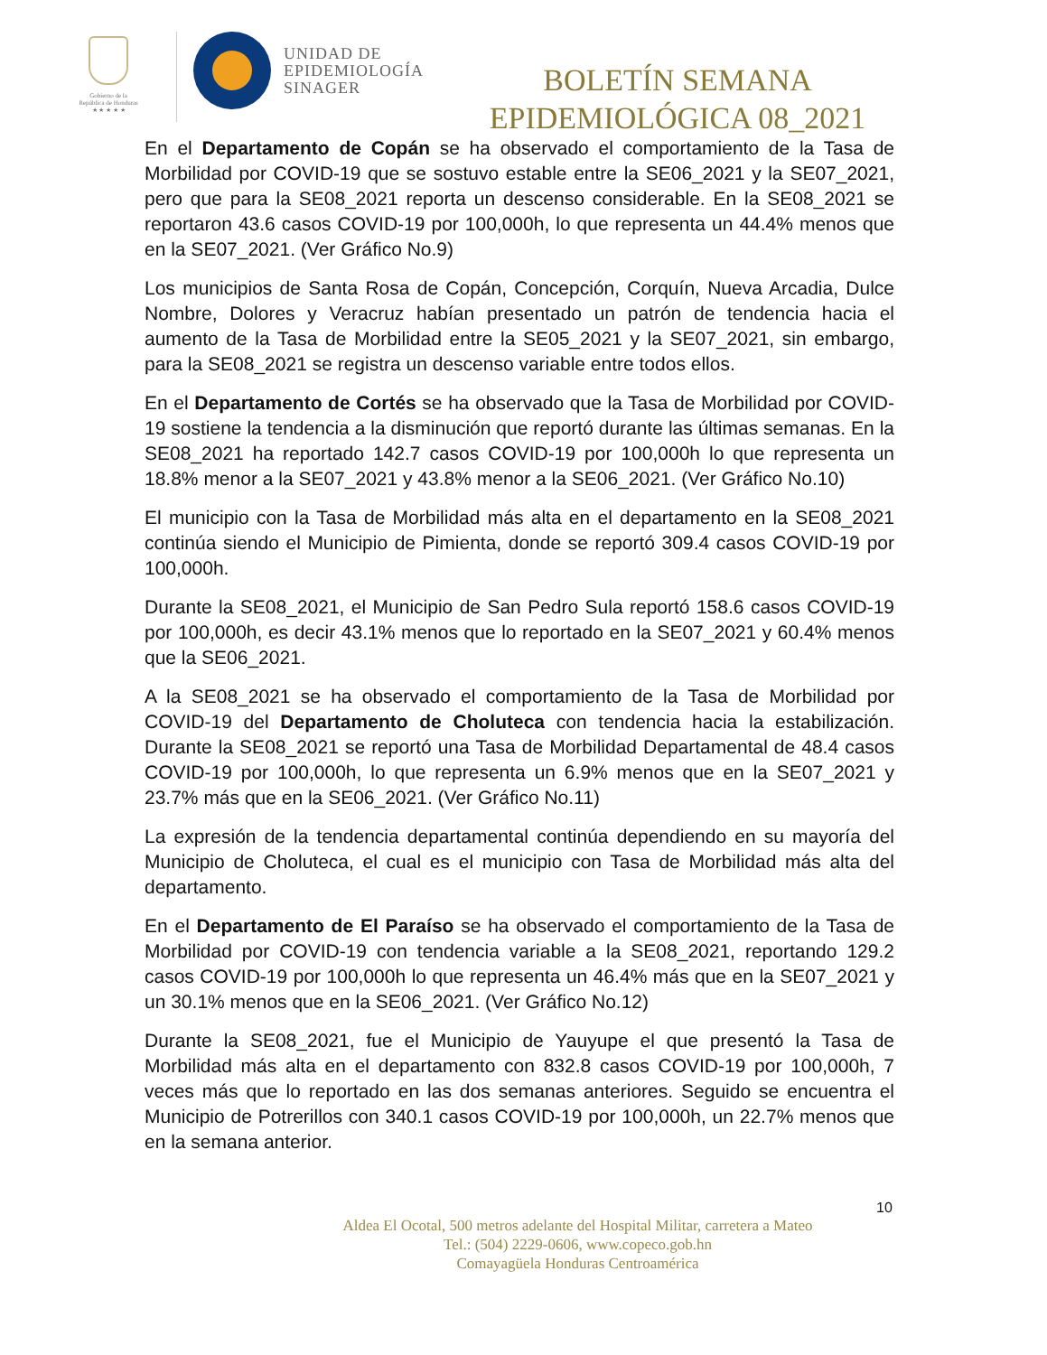Gobierno de la
República de Honduras
★ ★ ★ ★ ★
UNIDAD DE
EPIDEMIOLOGÍA
SINAGER
BOLETÍN SEMANA
EPIDEMIOLÓGICA 08_2021
En el Departamento de Copán se ha observado el comportamiento de la Tasa de Morbilidad por COVID-19 que se sostuvo estable entre la SE06_2021 y la SE07_2021, pero que para la SE08_2021 reporta un descenso considerable. En la SE08_2021 se reportaron 43.6 casos COVID-19 por 100,000h, lo que representa un 44.4% menos que en la SE07_2021. (Ver Gráfico No.9)
Los municipios de Santa Rosa de Copán, Concepción, Corquín, Nueva Arcadia, Dulce Nombre, Dolores y Veracruz habían presentado un patrón de tendencia hacia el aumento de la Tasa de Morbilidad entre la SE05_2021 y la SE07_2021, sin embargo, para la SE08_2021 se registra un descenso variable entre todos ellos.
En el Departamento de Cortés se ha observado que la Tasa de Morbilidad por COVID-19 sostiene la tendencia a la disminución que reportó durante las últimas semanas. En la SE08_2021 ha reportado 142.7 casos COVID-19 por 100,000h lo que representa un 18.8% menor a la SE07_2021 y 43.8% menor a la SE06_2021. (Ver Gráfico No.10)
El municipio con la Tasa de Morbilidad más alta en el departamento en la SE08_2021 continúa siendo el Municipio de Pimienta, donde se reportó 309.4 casos COVID-19 por 100,000h.
Durante la SE08_2021, el Municipio de San Pedro Sula reportó 158.6 casos COVID-19 por 100,000h, es decir 43.1% menos que lo reportado en la SE07_2021 y 60.4% menos que la SE06_2021.
A la SE08_2021 se ha observado el comportamiento de la Tasa de Morbilidad por COVID-19 del Departamento de Choluteca con tendencia hacia la estabilización. Durante la SE08_2021 se reportó una Tasa de Morbilidad Departamental de 48.4 casos COVID-19 por 100,000h, lo que representa un 6.9% menos que en la SE07_2021 y 23.7% más que en la SE06_2021. (Ver Gráfico No.11)
La expresión de la tendencia departamental continúa dependiendo en su mayoría del Municipio de Choluteca, el cual es el municipio con Tasa de Morbilidad más alta del departamento.
En el Departamento de El Paraíso se ha observado el comportamiento de la Tasa de Morbilidad por COVID-19 con tendencia variable a la SE08_2021, reportando 129.2 casos COVID-19 por 100,000h lo que representa un 46.4% más que en la SE07_2021 y un 30.1% menos que en la SE06_2021. (Ver Gráfico No.12)
Durante la SE08_2021, fue el Municipio de Yauyupe el que presentó la Tasa de Morbilidad más alta en el departamento con 832.8 casos COVID-19 por 100,000h, 7 veces más que lo reportado en las dos semanas anteriores. Seguido se encuentra el Municipio de Potrerillos con 340.1 casos COVID-19 por 100,000h, un 22.7% menos que en la semana anterior.
10
Aldea El Ocotal, 500 metros adelante del Hospital Militar, carretera a Mateo
Tel.: (504) 2229-0606, www.copeco.gob.hn
Comayagüela Honduras Centroamérica